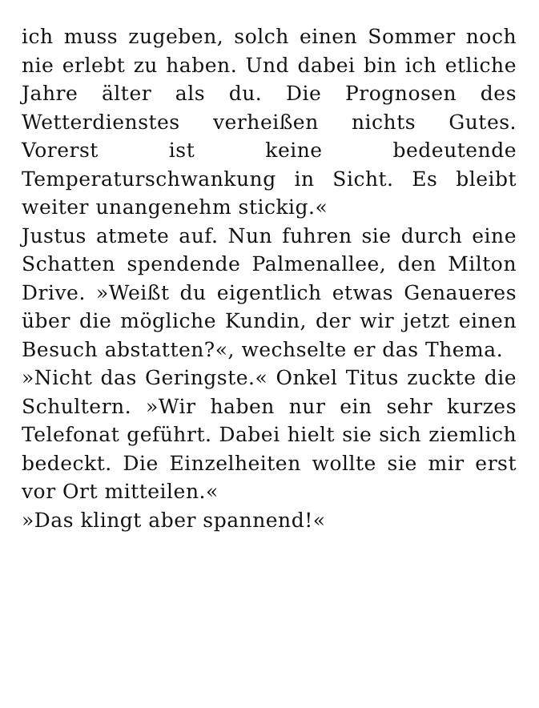ich muss zugeben, solch einen Sommer noch nie erlebt zu haben. Und dabei bin ich etliche Jahre älter als du. Die Prognosen des Wetterdienstes verheißen nichts Gutes. Vorerst ist keine bedeutende Temperaturschwankung in Sicht. Es bleibt weiter unangenehm stickig.«
Justus atmete auf. Nun fuhren sie durch eine Schatten spendende Palmenallee, den Milton Drive. »Weißt du eigentlich etwas Genaueres über die mögliche Kundin, der wir jetzt einen Besuch abstatten?«, wechselte er das Thema.
»Nicht das Geringste.« Onkel Titus zuckte die Schultern. »Wir haben nur ein sehr kurzes Telefonat geführt. Dabei hielt sie sich ziemlich bedeckt. Die Einzelheiten wollte sie mir erst vor Ort mitteilen.«
»Das klingt aber spannend!«